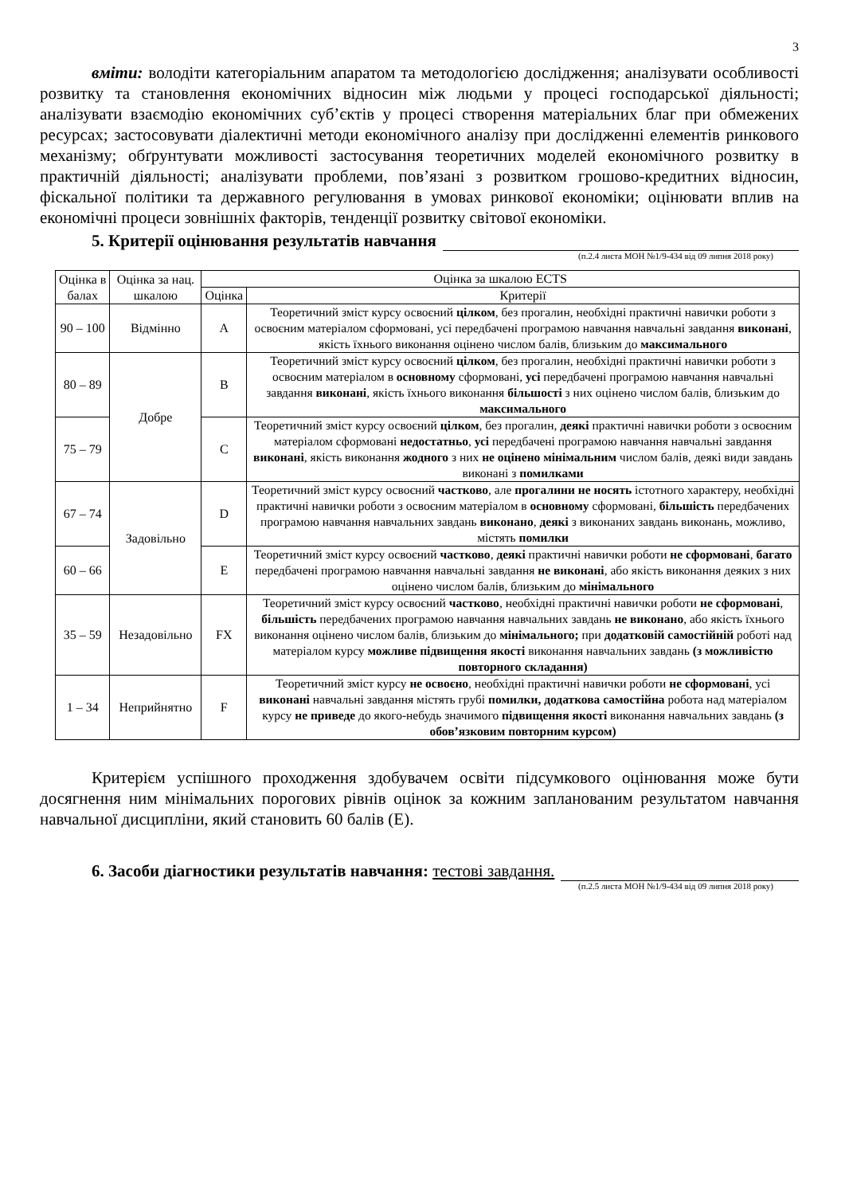3
вміти: володіти категоріальним апаратом та методологією дослідження; аналізувати особливості розвитку та становлення економічних відносин між людьми у процесі господарської діяльності; аналізувати взаємодію економічних суб’єктів у процесі створення матеріальних благ при обмежених ресурсах; застосовувати діалектичні методи економічного аналізу при дослідженні елементів ринкового механізму; обґрунтувати можливості застосування теоретичних моделей економічного розвитку в практичній діяльності; аналізувати проблеми, пов’язані з розвитком грошово-кредитних відносин, фіскальної політики та державного регулювання в умовах ринкової економіки; оцінювати вплив на економічні процеси зовнішніх факторів, тенденції розвитку світової економіки.
5. Критерії оцінювання результатів навчання
(п.2.4 листа МОН №1/9-434 від 09 липня 2018 року)
| Оцінка в балах | Оцінка за нац. шкалою | Оцінка за шкалою ECTS | |
| --- | --- | --- | --- |
| | | Оцінка | Критерії |
| 90 – 100 | Відмінно | A | Теоретичний зміст курсу освоєний цілком , без прогалин, необхідні практичні навички роботи з освоєним матеріалом сформовані, усі передбачені програмою навчання навчальні завдання виконані , якість їхнього виконання оцінено числом балів, близьким до максимального |
| 80 – 89 | Добре | B | Теоретичний зміст курсу освоєний цілком , без прогалин, необхідні практичні навички роботи з освоєним матеріалом в основному сформовані, усі передбачені програмою навчання навчальні завдання виконані , якість їхнього виконання більшості з них оцінено числом балів, близьким до максимального |
| 75 – 79 | | C | Теоретичний зміст курсу освоєний цілком , без прогалин, деякі практичні навички роботи з освоєним матеріалом сформовані недостатньо , усі передбачені програмою навчання навчальні завдання виконані , якість виконання жодного з них не оцінено мінімальним числом балів, деякі види завдань виконані з помилками |
| 67 – 74 | Задовільно | D | Теоретичний зміст курсу освоєний частково , але прогалини не носять істотного характеру, необхідні практичні навички роботи з освоєним матеріалом в основному сформовані, більшість передбачених програмою навчання навчальних завдань виконано , деякі з виконаних завдань виконань, можливо, містять помилки |
| 60 – 66 | | E | Теоретичний зміст курсу освоєний частково , деякі практичні навички роботи не сформовані , багато передбачені програмою навчання навчальні завдання не виконані , або якість виконання деяких з них оцінено числом балів, близьким до мінімального |
| 35 – 59 | Незадовільно | FX | Теоретичний зміст курсу освоєний частково , необхідні практичні навички роботи не сформовані , більшість передбачених програмою навчання навчальних завдань не виконано , або якість їхнього виконання оцінено числом балів, близьким до мінімального; при додатковій самостійній роботі над матеріалом курсу можливе підвищення якості виконання навчальних завдань (з можливістю повторного складання) |
| 1 – 34 | Неприйнятно | F | Теоретичний зміст курсу не освоєно , необхідні практичні навички роботи не сформовані , усі виконані навчальні завдання містять грубі помилки, додаткова самостійна робота над матеріалом курсу не приведе до якого-небудь значимого підвищення якості виконання навчальних завдань (з обов’язковим повторним курсом) |
Критерієм успішного проходження здобувачем освіти підсумкового оцінювання може бути досягнення ним мінімальних порогових рівнів оцінок за кожним запланованим результатом навчання навчальної дисципліни, який становить 60 балів (Е).
6. Засоби діагностики результатів навчання: тестові завдання.
(п.2.5 листа МОН №1/9-434 від 09 липня 2018 року)